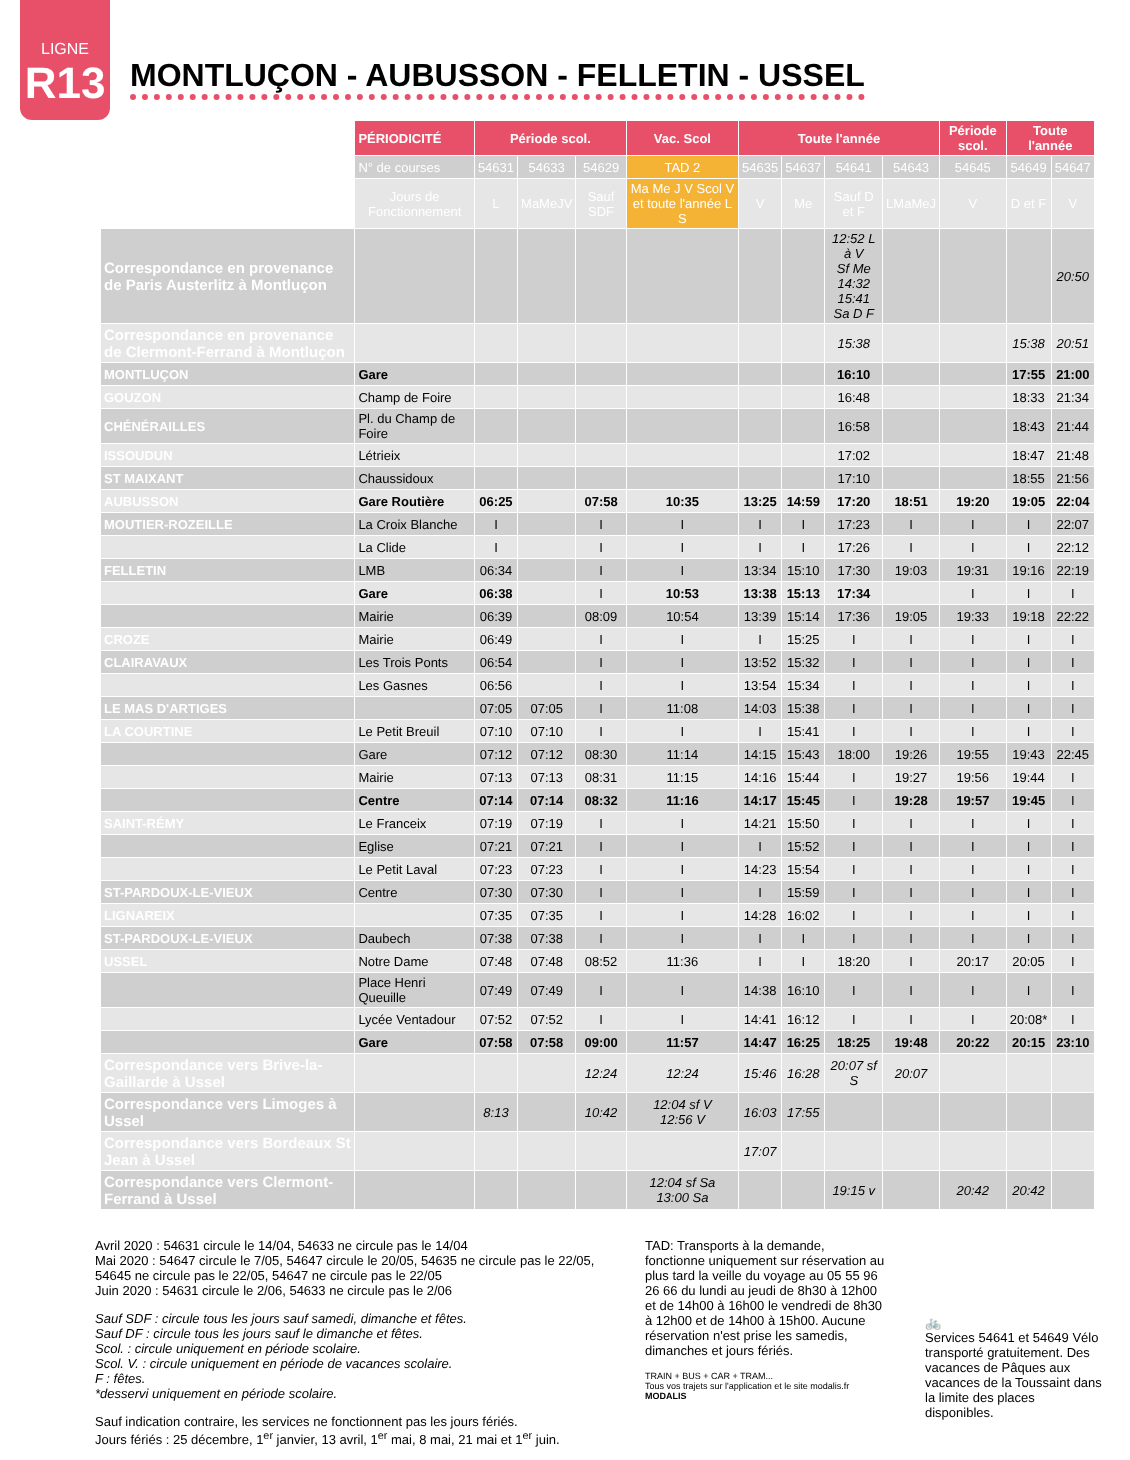LIGNE
R13
MONTLUÇON - AUBUSSON - FELLETIN - USSEL
| | PÉRIODICITÉ | Période scol. | | | Vac. Scol | Toute l'année | | | | Période scol. | Toute l'année | |
| | N° de courses | 54631 | 54633 | 54629 | TAD 2 | 54635 | 54637 | 54641 | 54643 | 54645 | 54649 | 54647 |
| | Jours de Fonctionnement | L | MaMeJV | Sauf SDF | Ma Me J V Scol V et toute l'année L S | V | Me | Sauf D et F | LMaMeJ | V | D et F | V |
| Correspondance en provenance de Paris Austerlitz à Montluçon | | | | | | | | 12:52 L à V Sf Me 14:32 15:41 Sa D F | | | | 20:50 |
| Correspondance en provenance de Clermont-Ferrand à Montluçon | | | | | | | | 15:38 | | | 15:38 | 20:51 |
| MONTLUÇON | Gare | | | | | | | 16:10 | | | 17:55 | 21:00 |
| GOUZON | Champ de Foire | | | | | | | 16:48 | | | 18:33 | 21:34 |
| CHÉNÉRAILLES | Pl. du Champ de Foire | | | | | | | 16:58 | | | 18:43 | 21:44 |
| ISSOUDUN | Létrieix | | | | | | | 17:02 | | | 18:47 | 21:48 |
| ST MAIXANT | Chaussidoux | | | | | | | 17:10 | | | 18:55 | 21:56 |
| AUBUSSON | Gare Routière | 06:25 | | 07:58 | 10:35 | 13:25 | 14:59 | 17:20 | 18:51 | 19:20 | 19:05 | 22:04 |
| MOUTIER-ROZEILLE | La Croix Blanche | I | | I | I | I | I | 17:23 | I | I | I | 22:07 |
| | La Clide | I | | I | I | I | I | 17:26 | I | I | I | 22:12 |
| FELLETIN | LMB | 06:34 | | I | I | 13:34 | 15:10 | 17:30 | 19:03 | 19:31 | 19:16 | 22:19 |
| | Gare | 06:38 | | I | 10:53 | 13:38 | 15:13 | 17:34 | | I | I | I |
| | Mairie | 06:39 | | 08:09 | 10:54 | 13:39 | 15:14 | 17:36 | 19:05 | 19:33 | 19:18 | 22:22 |
| CROZE | Mairie | 06:49 | | I | I | I | 15:25 | I | I | I | I | I |
| CLAIRAVAUX | Les Trois Ponts | 06:54 | | I | I | 13:52 | 15:32 | I | I | I | I | I |
| | Les Gasnes | 06:56 | | I | I | 13:54 | 15:34 | I | I | I | I | I |
| LE MAS D'ARTIGES | | 07:05 | 07:05 | I | 11:08 | 14:03 | 15:38 | I | I | I | I | I |
| LA COURTINE | Le Petit Breuil | 07:10 | 07:10 | I | I | I | 15:41 | I | I | I | I | I |
| | Gare | 07:12 | 07:12 | 08:30 | 11:14 | 14:15 | 15:43 | 18:00 | 19:26 | 19:55 | 19:43 | 22:45 |
| | Mairie | 07:13 | 07:13 | 08:31 | 11:15 | 14:16 | 15:44 | I | 19:27 | 19:56 | 19:44 | I |
| | Centre | 07:14 | 07:14 | 08:32 | 11:16 | 14:17 | 15:45 | I | 19:28 | 19:57 | 19:45 | I |
| SAINT-RÉMY | Le Franceix | 07:19 | 07:19 | I | I | 14:21 | 15:50 | I | I | I | I | I |
| | Eglise | 07:21 | 07:21 | I | I | I | 15:52 | I | I | I | I | I |
| | Le Petit Laval | 07:23 | 07:23 | I | I | 14:23 | 15:54 | I | I | I | I | I |
| ST-PARDOUX-LE-VIEUX | Centre | 07:30 | 07:30 | I | I | I | 15:59 | I | I | I | I | I |
| LIGNAREIX | | 07:35 | 07:35 | I | I | 14:28 | 16:02 | I | I | I | I | I |
| ST-PARDOUX-LE-VIEUX | Daubech | 07:38 | 07:38 | I | I | I | I | I | I | I | I | I |
| USSEL | Notre Dame | 07:48 | 07:48 | 08:52 | 11:36 | I | I | 18:20 | I | 20:17 | 20:05 | I |
| | Place Henri Queuille | 07:49 | 07:49 | I | I | 14:38 | 16:10 | I | I | I | I | I |
| | Lycée Ventadour | 07:52 | 07:52 | I | I | 14:41 | 16:12 | I | I | I | 20:08* | I |
| | Gare | 07:58 | 07:58 | 09:00 | 11:57 | 14:47 | 16:25 | 18:25 | 19:48 | 20:22 | 20:15 | 23:10 |
| Correspondance vers Brive-la-Gaillarde à Ussel | | | | 12:24 | 12:24 | 15:46 | 16:28 | 20:07 sf S | 20:07 | | | |
| Correspondance vers Limoges à Ussel | | 8:13 | | 10:42 | 12:04 sf V 12:56 V | 16:03 | 17:55 | | | | | |
| Correspondance vers Bordeaux St Jean à Ussel | | | | | | 17:07 | | | | | | |
| Correspondance vers Clermont-Ferrand à Ussel | | | | | 12:04 sf Sa 13:00 Sa | | | 19:15 v | | 20:42 | 20:42 | |
Avril 2020 : 54631 circule le 14/04, 54633 ne circule pas le 14/04
Mai 2020 : 54647 circule le 7/05, 54647 circule le 20/05, 54635 ne circule pas le 22/05, 54645 ne circule pas le 22/05, 54647 ne circule pas le 22/05
Juin 2020 : 54631 circule le 2/06, 54633 ne circule pas le 2/06
Sauf SDF : circule tous les jours sauf samedi, dimanche et fêtes.
Sauf DF : circule tous les jours sauf le dimanche et fêtes.
Scol. : circule uniquement en période scolaire.
Scol. V. : circule uniquement en période de vacances scolaire.
F : fêtes.
*desservi uniquement en période scolaire.
Sauf indication contraire, les services ne fonctionnent pas les jours fériés.
Jours fériés : 25 décembre, 1<sup>er</sup> janvier, 13 avril, 1<sup>er</sup> mai, 8 mai, 21 mai et 1<sup>er</sup> juin.
TAD: Transports à la demande, fonctionne uniquement sur réservation au plus tard la veille du voyage au 05 55 96 26 66 du lundi au jeudi de 8h30 à 12h00 et de 14h00 à 16h00 le vendredi de 8h30 à 12h00 et de 14h00 à 15h00. Aucune réservation n'est prise les samedis, dimanches et jours fériés.
TRAIN + BUS + CAR + TRAM...
Tous vos trajets sur l'application et le site modalis.fr
MODALIS
🚲
Services 54641 et 54649 Vélo transporté gratuitement. Des vacances de Pâques aux vacances de la Toussaint dans la limite des places disponibles.